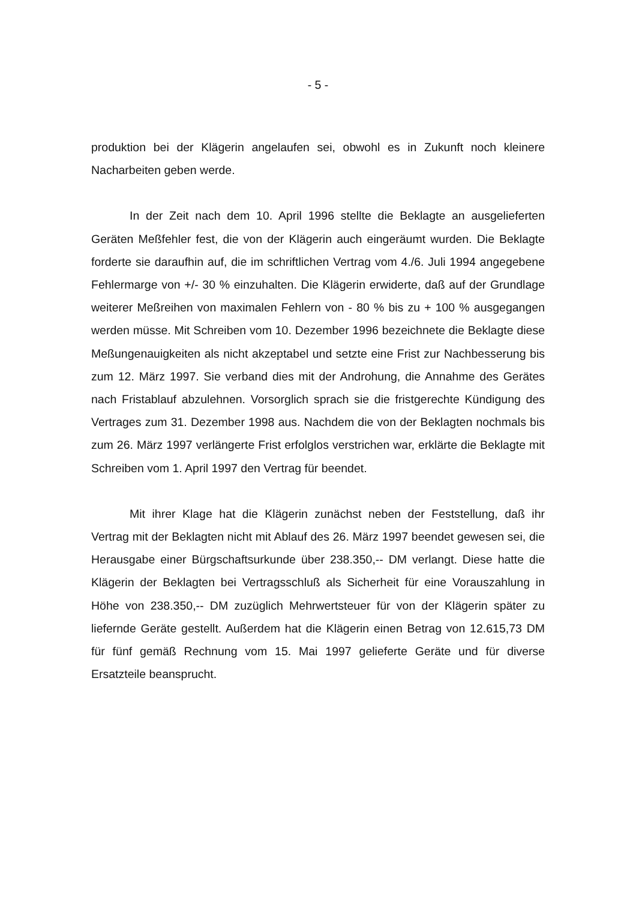- 5 -
produktion bei der Klägerin angelaufen sei, obwohl es in Zukunft noch kleinere Nacharbeiten geben werde.
In der Zeit nach dem 10. April 1996 stellte die Beklagte an ausgeliefer­ten Geräten Meßfehler fest, die von der Klägerin auch eingeräumt wurden. Die Beklagte forderte sie daraufhin auf, die im schriftlichen Vertrag vom 4./6. Juli 1994 angegebene Fehlermarge von +/- 30 % einzuhalten. Die Klägerin erwi­derte, daß auf der Grundlage weiterer Meßreihen von maximalen Fehlern von - 80 % bis zu + 100 % ausgegangen werden müsse. Mit Schreiben vom 10. Dezember 1996 bezeichnete die Beklagte diese Meßungenauigkeiten als nicht akzeptabel und setzte eine Frist zur Nachbesserung bis zum 12. März 1997. Sie verband dies mit der Androhung, die Annahme des Gerätes nach Fristablauf abzulehnen. Vorsorglich sprach sie die fristgerechte Kündigung des Vertrages zum 31. Dezember 1998 aus. Nachdem die von der Beklagten nochmals bis zum 26. März 1997 verlängerte Frist erfolglos verstrichen war, erklärte die Beklagte mit Schreiben vom 1. April 1997 den Vertrag für beendet.
Mit ihrer Klage hat die Klägerin zunächst neben der Feststellung, daß ihr Vertrag mit der Beklagten nicht mit Ablauf des 26. März 1997 beendet gewesen sei, die Herausgabe einer Bürgschaftsurkunde über 238.350,-- DM verlangt. Diese hatte die Klägerin der Beklagten bei Vertragsschluß als Sicherheit für eine Vorauszahlung in Höhe von 238.350,-- DM zuzüglich Mehrwertsteuer für von der Klägerin später zu liefernde Geräte gestellt. Außerdem hat die Klägerin einen Betrag von 12.615,73 DM für fünf gemäß Rechnung vom 15. Mai 1997 gelieferte Geräte und für diverse Ersatzteile beansprucht.